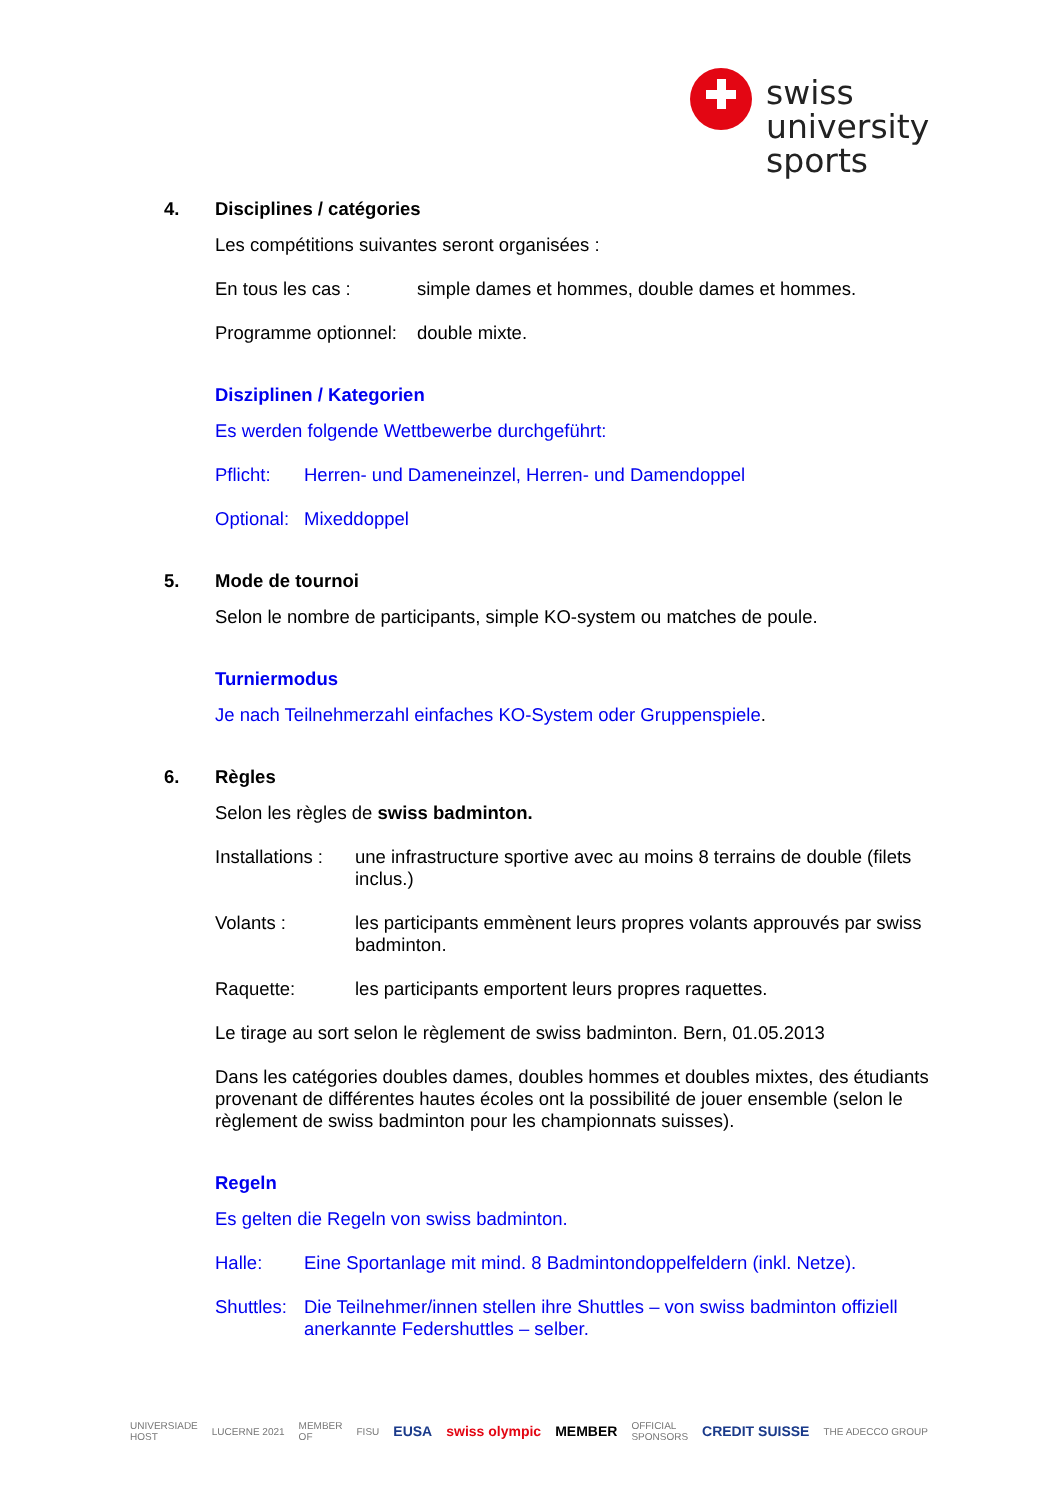swiss
university
sports
4. Disciplines / catégories
Les compétitions suivantes seront organisées :
En tous les cas : simple dames et hommes, double dames et hommes.
Programme optionnel: double mixte.
Disziplinen / Kategorien
Es werden folgende Wettbewerbe durchgeführt:
Pflicht: Herren- und Dameneinzel, Herren- und Damendoppel
Optional: Mixeddoppel
5. Mode de tournoi
Selon le nombre de participants, simple KO-system ou matches de poule.
Turniermodus
Je nach Teilnehmerzahl einfaches KO-System oder Gruppenspiele.
6. Règles
Selon les règles de swiss badminton.
Installations : une infrastructure sportive avec au moins 8 terrains de double (filets inclus.)
Volants : les participants emmènent leurs propres volants approuvés par swiss badminton.
Raquette: les participants emportent leurs propres raquettes.
Le tirage au sort selon le règlement de swiss badminton. Bern, 01.05.2013
Dans les catégories doubles dames, doubles hommes et doubles mixtes, des étudiants provenant de différentes hautes écoles ont la possibilité de jouer ensemble (selon le règlement de swiss badminton pour les championnats suisses).
Regeln
Es gelten die Regeln von swiss badminton.
Halle: Eine Sportanlage mit mind. 8 Badmintondoppelfeldern (inkl. Netze).
Shuttles: Die Teilnehmer/innen stellen ihre Shuttles – von swiss badminton offiziell anerkannte Federshuttles – selber.
UNIVERSIADE
HOST LUCERNE 2021 MEMBER
OF FISU EUSA swiss olympic MEMBER OFFICIAL
SPONSORS CREDIT SUISSE THE ADECCO GROUP